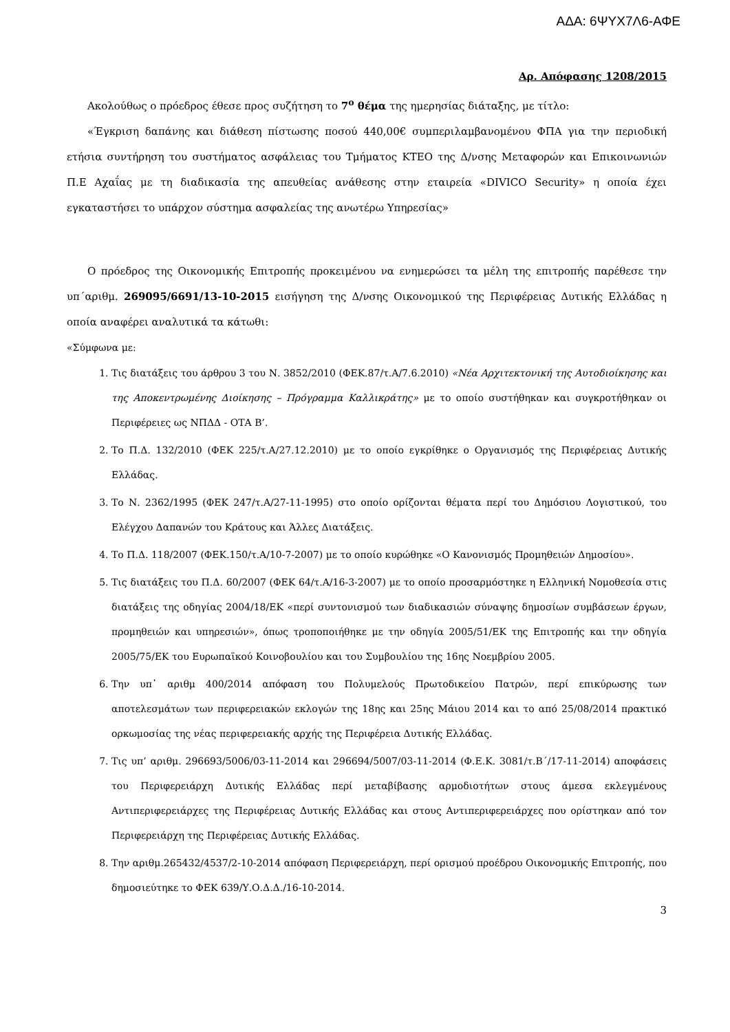ΑΔΑ: 6ΨΥΧ7Λ6-ΑΦΕ
Αρ. Απόφασης 1208/2015
Ακολούθως ο πρόεδρος έθεσε προς συζήτηση το 7<sup>ο</sup> θέμα της ημερησίας διάταξης, με τίτλο:
«Έγκριση δαπάνης και διάθεση πίστωσης ποσού 440,00€ συμπεριλαμβανομένου ΦΠΑ για την περιοδική ετήσια συντήρηση του συστήματος ασφάλειας του Τμήματος ΚΤΕΟ της Δ/νσης Μεταφορών και Επικοινωνιών Π.Ε Αχαΐας με τη διαδικασία της απευθείας ανάθεσης στην εταιρεία «DIVICO Security» η οποία έχει εγκαταστήσει το υπάρχον σύστημα ασφαλείας της ανωτέρω Υπηρεσίας»
Ο πρόεδρος της Οικονομικής Επιτροπής προκειμένου να ενημερώσει τα μέλη της επιτροπής παρέθεσε την υπ΄αριθμ. 269095/6691/13-10-2015 εισήγηση της Δ/νσης Οικονομικού της Περιφέρειας Δυτικής Ελλάδας η οποία αναφέρει αναλυτικά τα κάτωθι:
«Σύμφωνα με:
1. Τις διατάξεις του άρθρου 3 του Ν. 3852/2010 (ΦΕΚ.87/τ.Α/7.6.2010) «Νέα Αρχιτεκτονική της Αυτοδιοίκησης και της Αποκεντρωμένης Διοίκησης – Πρόγραμμα Καλλικράτης» με το οποίο συστήθηκαν και συγκροτήθηκαν οι Περιφέρειες ως ΝΠΔΔ - ΟΤΑ Β’.
2. Το Π.Δ. 132/2010 (ΦΕΚ 225/τ.Α/27.12.2010) με το οποίο εγκρίθηκε ο Οργανισμός της Περιφέρειας Δυτικής Ελλάδας.
3. Το Ν. 2362/1995 (ΦΕΚ 247/τ.Α/27-11-1995) στο οποίο ορίζονται θέματα περί του Δημόσιου Λογιστικού, του Ελέγχου Δαπανών του Κράτους και Άλλες Διατάξεις.
4. Το Π.Δ. 118/2007 (ΦΕΚ.150/τ.Α/10-7-2007) με το οποίο κυρώθηκε «Ο Κανονισμός Προμηθειών Δημοσίου».
5. Τις διατάξεις του Π.Δ. 60/2007 (ΦΕΚ 64/τ.Α/16-3-2007) με το οποίο προσαρμόστηκε η Ελληνική Νομοθεσία στις διατάξεις της οδηγίας 2004/18/ΕΚ «περί συντονισμού των διαδικασιών σύναψης δημοσίων συμβάσεων έργων, προμηθειών και υπηρεσιών», όπως τροποποιήθηκε με την οδηγία 2005/51/ΕΚ της Επιτροπής και την οδηγία 2005/75/ΕΚ του Ευρωπαϊκού Κοινοβουλίου και του Συμβουλίου της 16ης Νοεμβρίου 2005.
6. Την υπ᾽ αριθμ 400/2014 απόφαση του Πολυμελούς Πρωτοδικείου Πατρών, περί επικύρωσης των αποτελεσμάτων των περιφερειακών εκλογών της 18ης και 25ης Μάιου 2014 και το από 25/08/2014 πρακτικό ορκωμοσίας της νέας περιφερειακής αρχής της Περιφέρεια Δυτικής Ελλάδας.
7. Τις υπ’ αριθμ. 296693/5006/03-11-2014 και 296694/5007/03-11-2014 (Φ.Ε.Κ. 3081/τ.Β΄/17-11-2014) αποφάσεις του Περιφερειάρχη Δυτικής Ελλάδας περί μεταβίβασης αρμοδιοτήτων στους άμεσα εκλεγμένους Αντιπεριφερειάρχες της Περιφέρειας Δυτικής Ελλάδας και στους Αντιπεριφερειάρχες που ορίστηκαν από τον Περιφερειάρχη της Περιφέρειας Δυτικής Ελλάδας.
8. Την αριθμ.265432/4537/2-10-2014 απόφαση Περιφερειάρχη, περί ορισμού προέδρου Οικονομικής Επιτροπής, που δημοσιεύτηκε το ΦΕΚ 639/Υ.Ο.Δ.Δ./16-10-2014.
3